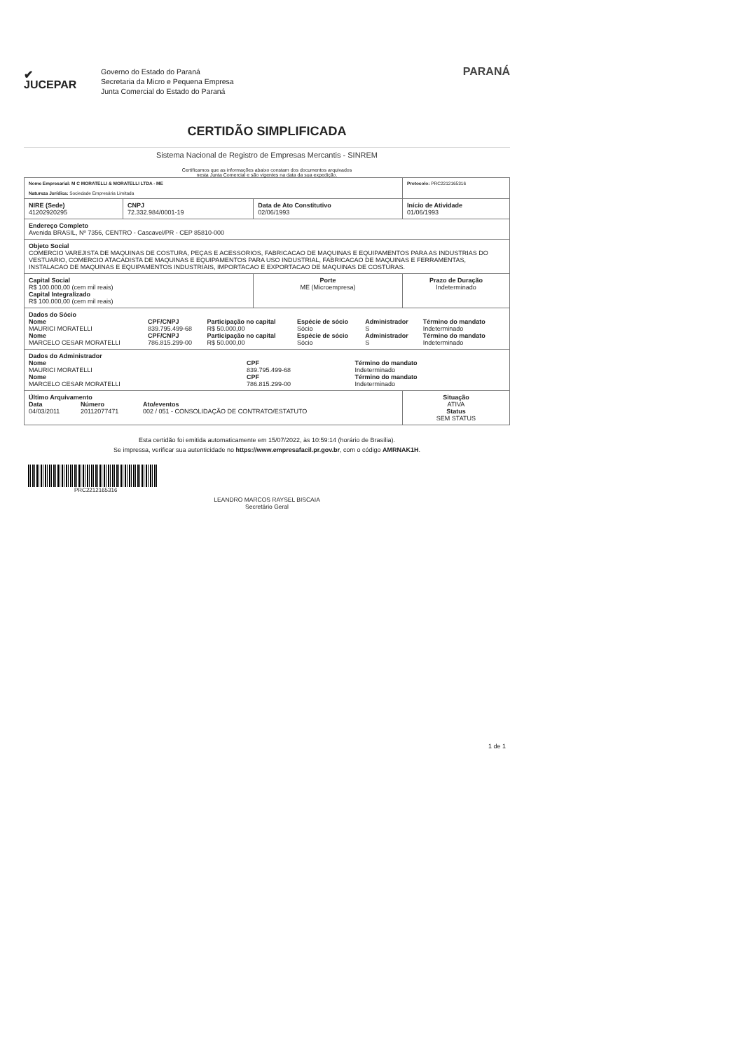✔
JUCEPAR
Governo do Estado do Paraná
Secretaria da Micro e Pequena Empresa
Junta Comercial do Estado do Paraná
PARANÁ
CERTIDÃO SIMPLIFICADA
Sistema Nacional de Registro de Empresas Mercantis - SINREM
Certificamos que as informações abaixo constam dos documentos arquivados
nesta Junta Comercial e são vigentes na data da sua expedição.
| Nome Empresarial: M C MORATELLI & MORATELLI LTDA - ME Natureza Jurídica: Sociedade Empresária Limitada | | | Protocolo: PRC2212165316 |
| NIRE (Sede) 41202920295 | CNPJ 72.332.984/0001-19 | Data de Ato Constitutivo 02/06/1993 | Início de Atividade 01/06/1993 |
| Endereço Completo Avenida BRASIL, Nº 7356, CENTRO - Cascavel/PR - CEP 85810-000 | | | |
| Objeto Social COMERCIO VAREJISTA DE MAQUINAS DE COSTURA, PEÇAS E ACESSORIOS, FABRICACAO DE MAQUINAS E EQUIPAMENTOS PARA AS INDUSTRIAS DO VESTUARIO, COMERCIO ATACADISTA DE MAQUINAS E EQUIPAMENTOS PARA USO INDUSTRIAL, FABRICACAO DE MAQUINAS E FERRAMENTAS, INSTALACAO DE MAQUINAS E EQUIPAMENTOS INDUSTRIAIS, IMPORTACAO E EXPORTACAO DE MAQUINAS DE COSTURAS. | | | |
| Capital Social R$ 100.000,00 (cem mil reais) Capital Integralizado R$ 100.000,00 (cem mil reais) | | Porte ME (Microempresa) | Prazo de Duração Indeterminado |
| Dados do Sócio / Nome MAURICI MORATELLI / CPF/CNPJ 839.795.499-68 / Participação no capital R$ 50.000,00 / Espécie de sócio Sócio / Administrador S / Término do mandato Indeterminado / / Nome MARCELO CESAR MORATELLI / CPF/CNPJ 786.815.299-00 / Participação no capital R$ 50.000,00 / Espécie de sócio Sócio / Administrador S / Término do mandato Indeterminado / | | | |
| Dados do Administrador / Nome MAURICI MORATELLI / CPF 839.795.499-68 / Término do mandato Indeterminado / / Nome MARCELO CESAR MORATELLI / CPF 786.815.299-00 / Término do mandato Indeterminado / | | | |
| Último Arquivamento / Data 04/03/2011 / Número 20112077471 / Ato/eventos 002 / 051 - CONSOLIDAÇÃO DE CONTRATO/ESTATUTO / | | | Situação ATIVA Status SEM STATUS |
Esta certidão foi emitida automaticamente em 15/07/2022, às 10:59:14 (horário de Brasília).
Se impressa, verificar sua autenticidade no https://www.empresafacil.pr.gov.br, com o código AMRNAK1H.
PRC2212165316
LEANDRO MARCOS RAYSEL BISCAIA
Secretário Geral
1 de 1